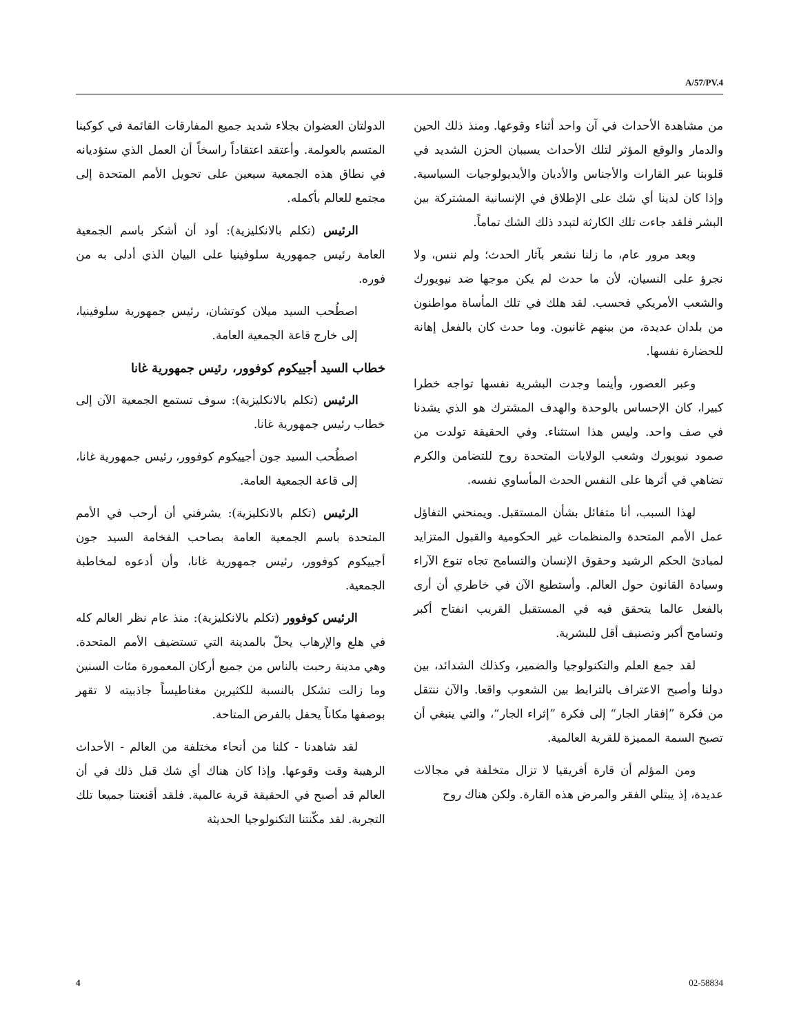A/57/PV.4
الدولتان العضوان بجلاء شديد جميع المفارقات القائمة في كوكبنا المتسم بالعولمة. وأعتقد اعتقاداً راسخاً أن العمل الذي ستؤديانه في نطاق هذه الجمعية سيعين على تحويل الأمم المتحدة إلى مجتمع للعالم بأكمله.
الرئيس (تكلم بالانكليزية): أود أن أشكر باسم الجمعية العامة رئيس جمهورية سلوفينيا على البيان الذي أدلى به من فوره.
اصطُحب السيد ميلان كوتشان، رئيس جمهورية سلوفينيا، إلى خارج قاعة الجمعية العامة.
خطاب السيد أجييكوم كوفوور، رئيس جمهورية غانا
الرئيس (تكلم بالانكليزية): سوف تستمع الجمعية الآن إلى خطاب رئيس جمهورية غانا.
اصطُحب السيد جون أجييكوم كوفوور، رئيس جمهورية غانا، إلى قاعة الجمعية العامة.
الرئيس (تكلم بالانكليزية): يشرفني أن أرحب في الأمم المتحدة باسم الجمعية العامة بصاحب الفخامة السيد جون أجييكوم كوفوور، رئيس جمهورية غانا، وأن أدعوه لمخاطبة الجمعية.
الرئيس كوفوور (تكلم بالانكليزية): منذ عام نظر العالم كله في هلع والإرهاب يحلّ بالمدينة التي تستضيف الأمم المتحدة. وهي مدينة رحبت بالناس من جميع أركان المعمورة مئات السنين وما زالت تشكل بالنسبة للكثيرين مغناطيساً جاذبيته لا تقهر بوصفها مكاناً يحفل بالفرص المتاحة.
لقد شاهدنا - كلنا من أنحاء مختلفة من العالم - الأحداث الرهيبة وقت وقوعها. وإذا كان هناك أي شك قبل ذلك في أن العالم قد أصبح في الحقيقة قرية عالمية. فلقد أقنعتنا جميعا تلك التجربة. لقد مكّنتنا التكنولوجيا الحديثة
من مشاهدة الأحداث في آن واحد أثناء وقوعها. ومنذ ذلك الحين والدمار والوقع المؤثر لتلك الأحداث يسببان الحزن الشديد في قلوبنا عبر القارات والأجناس والأديان والأيديولوجيات السياسية. وإذا كان لدينا أي شك على الإطلاق في الإنسانية المشتركة بين البشر فلقد جاءت تلك الكارثة لتبدد ذلك الشك تماماً.
وبعد مرور عام، ما زلنا نشعر بآثار الحدث؛ ولم ننس، ولا نجرؤ على النسيان، لأن ما حدث لم يكن موجها ضد نيويورك والشعب الأمريكي فحسب. لقد هلك في تلك المأساة مواطنون من بلدان عديدة، من بينهم غانيون. وما حدث كان بالفعل إهانة للحضارة نفسها.
وعبر العصور، وأينما وجدت البشرية نفسها تواجه خطرا كبيرا، كان الإحساس بالوحدة والهدف المشترك هو الذي يشدنا في صف واحد. وليس هذا استثناء. وفي الحقيقة تولدت من صمود نيويورك وشعب الولايات المتحدة روح للتضامن والكرم تضاهي في أثرها على النفس الحدث المأساوي نفسه.
لهذا السبب، أنا متفائل بشأن المستقبل. ويمنحني التفاؤل عمل الأمم المتحدة والمنظمات غير الحكومية والقبول المتزايد لمبادئ الحكم الرشيد وحقوق الإنسان والتسامح تجاه تنوع الآراء وسيادة القانون حول العالم. وأستطيع الآن في خاطري أن أرى بالفعل عالما يتحقق فيه في المستقبل القريب انفتاح أكبر وتسامح أكبر وتصنيف أقل للبشرية.
لقد جمع العلم والتكنولوجيا والضمير، وكذلك الشدائد، بين دولنا وأصبح الاعتراف بالترابط بين الشعوب واقعا. والآن ننتقل من فكرة ”إفقار الجار“ إلى فكرة ”إثراء الجار“، والتي ينبغي أن تصبح السمة المميزة للقرية العالمية.
ومن المؤلم أن قارة أفريقيا لا تزال متخلفة في مجالات عديدة، إذ يبتلي الفقر والمرض هذه القارة. ولكن هناك روح
4 02-58834